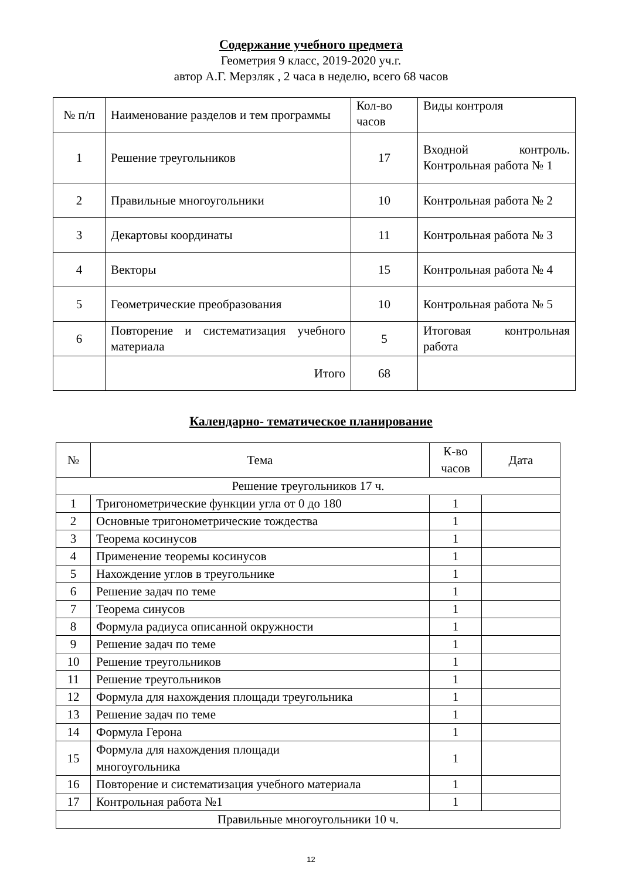Содержание учебного предмета
Геометрия 9 класс, 2019-2020 уч.г.
автор А.Г. Мерзляк , 2 часа в неделю, всего 68 часов
| № п/п | Наименование разделов и тем программы | Кол-во часов | Виды контроля |
| 1 | Решение треугольников | 17 | Входной контроль. Контрольная работа № 1 |
| 2 | Правильные многоугольники | 10 | Контрольная работа № 2 |
| 3 | Декартовы координаты | 11 | Контрольная работа № 3 |
| 4 | Векторы | 15 | Контрольная работа № 4 |
| 5 | Геометрические преобразования | 10 | Контрольная работа № 5 |
| 6 | Повторение и систематизация учебного материала | 5 | Итоговая контрольная работа |
| | Итого | 68 | |
Календарно- тематическое планирование
| № | Тема | К-во часов | Дата |
| Решение треугольников 17 ч. | | | |
| 1 | Тригонометрические функции угла от 0 до 180 | 1 | |
| 2 | Основные тригонометрические тождества | 1 | |
| 3 | Теорема косинусов | 1 | |
| 4 | Применение теоремы косинусов | 1 | |
| 5 | Нахождение углов в треугольнике | 1 | |
| 6 | Решение задач по теме | 1 | |
| 7 | Теорема синусов | 1 | |
| 8 | Формула радиуса описанной окружности | 1 | |
| 9 | Решение задач по теме | 1 | |
| 10 | Решение треугольников | 1 | |
| 11 | Решение треугольников | 1 | |
| 12 | Формула для нахождения площади треугольника | 1 | |
| 13 | Решение задач по теме | 1 | |
| 14 | Формула Герона | 1 | |
| 15 | Формула для нахождения площади многоугольника | 1 | |
| 16 | Повторение и систематизация учебного материала | 1 | |
| 17 | Контрольная работа №1 | 1 | |
| Правильные многоугольники 10 ч. | | | |
12